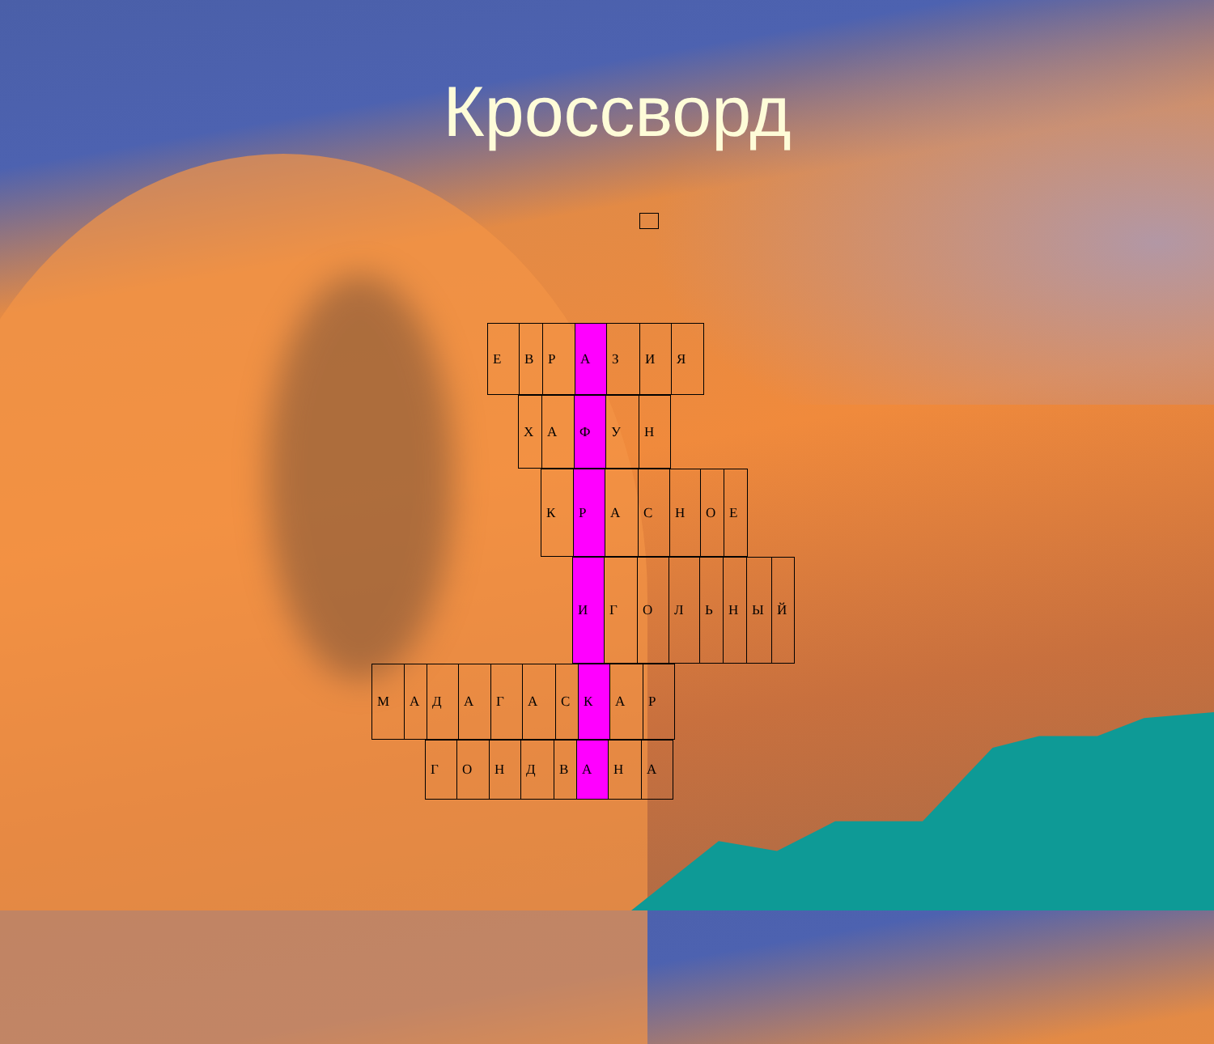Кроссворд
| Е | В | Р | А | З | И | Я |
| Х | А | Ф | У | Н |
| К | Р | А | С | Н | О | Е |
| И | Г | О | Л | Ь | Н | Ы | Й |
| М | А | Д | А | Г | А | С | К | А | Р |
| Г | О | Н | Д | В | А | Н | А |